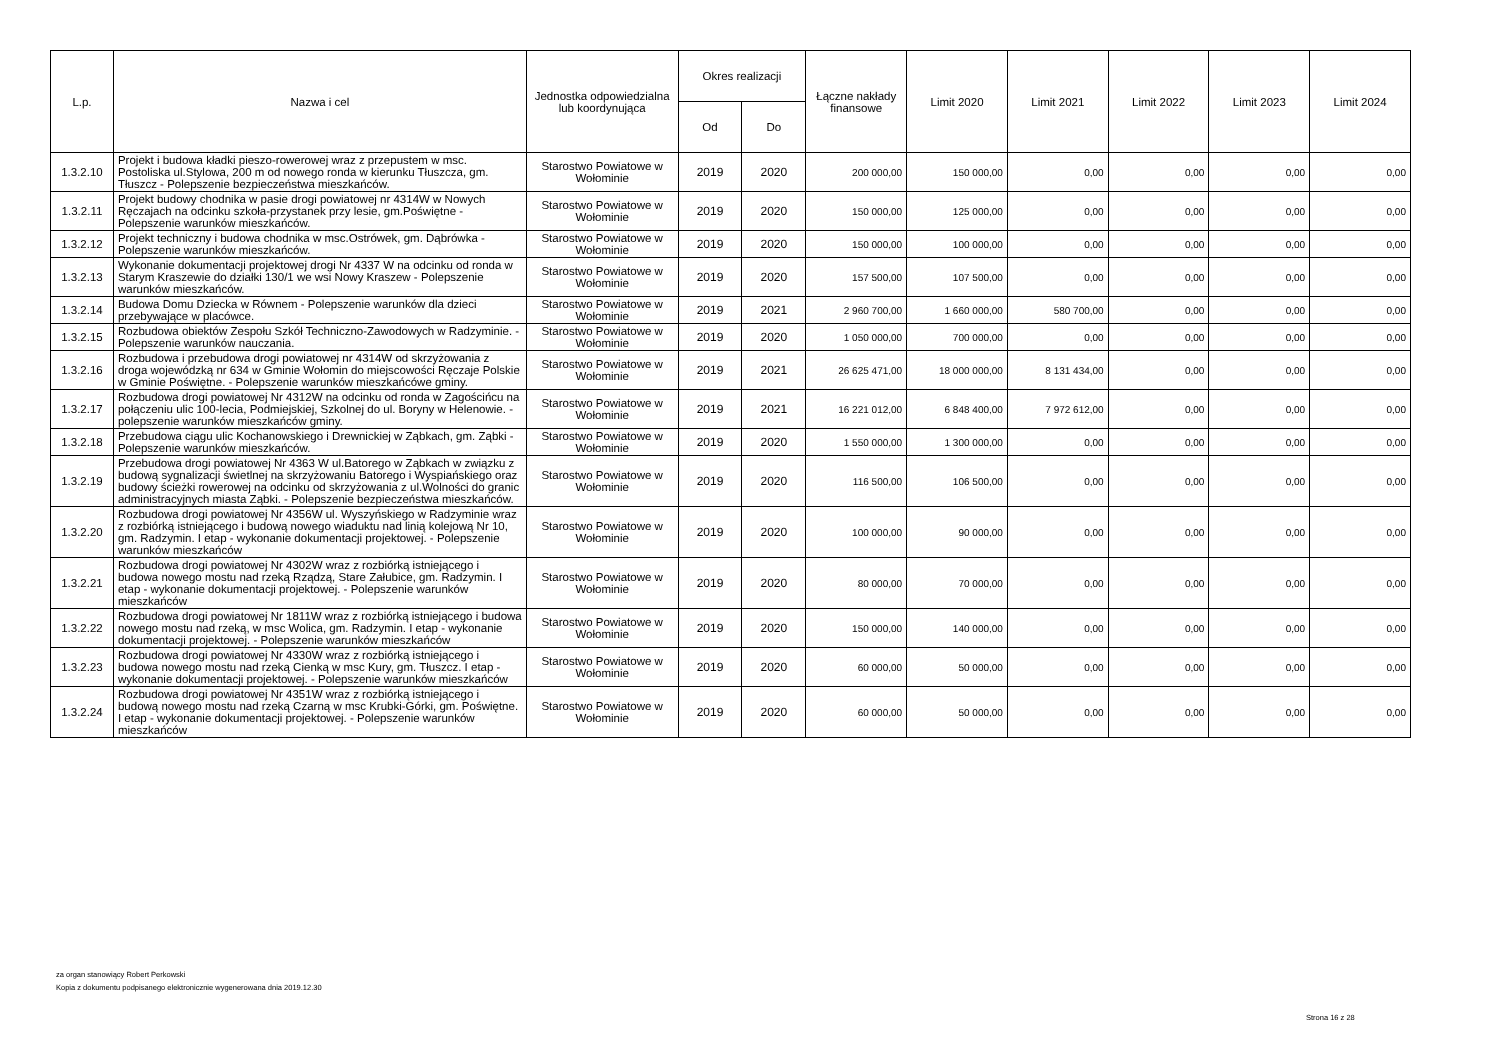| L.p. | Nazwa i cel | Jednostka odpowiedzialna lub koordynująca | Okres realizacji | | Łączne nakłady finansowe | Limit 2020 | Limit 2021 | Limit 2022 | Limit 2023 | Limit 2024 |
| --- | --- | --- | --- | --- | --- | --- | --- | --- | --- | --- |
| | | | Od | Do | | | | | | |
| 1.3.2.10 | Projekt i budowa kładki pieszo-rowerowej wraz z przepustem w msc. Postoliska ul.Stylowa, 200 m od nowego ronda w kierunku Tłuszcza, gm. Tłuszcz - Polepszenie bezpieczeństwa mieszkańców. | Starostwo Powiatowe w Wołominie | 2019 | 2020 | 200 000,00 | 150 000,00 | 0,00 | 0,00 | 0,00 | 0,00 |
| 1.3.2.11 | Projekt budowy chodnika w pasie drogi powiatowej nr 4314W w Nowych Ręczajach na odcinku szkoła-przystanek przy lesie, gm.Poświętne - Polepszenie warunków mieszkańców. | Starostwo Powiatowe w Wołominie | 2019 | 2020 | 150 000,00 | 125 000,00 | 0,00 | 0,00 | 0,00 | 0,00 |
| 1.3.2.12 | Projekt techniczny i budowa chodnika w msc.Ostrówek, gm. Dąbrówka - Polepszenie warunków mieszkańców. | Starostwo Powiatowe w Wołominie | 2019 | 2020 | 150 000,00 | 100 000,00 | 0,00 | 0,00 | 0,00 | 0,00 |
| 1.3.2.13 | Wykonanie dokumentacji projektowej drogi Nr 4337 W na odcinku od ronda w Starym Kraszewie do działki 130/1 we wsi Nowy Kraszew - Polepszenie warunków mieszkańców. | Starostwo Powiatowe w Wołominie | 2019 | 2020 | 157 500,00 | 107 500,00 | 0,00 | 0,00 | 0,00 | 0,00 |
| 1.3.2.14 | Budowa Domu Dziecka w Równem - Polepszenie warunków dla dzieci przebywające w placówce. | Starostwo Powiatowe w Wołominie | 2019 | 2021 | 2 960 700,00 | 1 660 000,00 | 580 700,00 | 0,00 | 0,00 | 0,00 |
| 1.3.2.15 | Rozbudowa obiektów Zespołu Szkół Techniczno-Zawodowych w Radzyminie. - Polepszenie warunków nauczania. | Starostwo Powiatowe w Wołominie | 2019 | 2020 | 1 050 000,00 | 700 000,00 | 0,00 | 0,00 | 0,00 | 0,00 |
| 1.3.2.16 | Rozbudowa i przebudowa drogi powiatowej nr 4314W od skrzyżowania z droga wojewódzką nr 634 w Gminie Wołomin do miejscowości Ręczaje Polskie w Gminie Poświętne. - Polepszenie warunków mieszkańcówe gminy. | Starostwo Powiatowe w Wołominie | 2019 | 2021 | 26 625 471,00 | 18 000 000,00 | 8 131 434,00 | 0,00 | 0,00 | 0,00 |
| 1.3.2.17 | Rozbudowa drogi powiatowej Nr 4312W na odcinku od ronda w Zagościńcu na połączeniu ulic 100-lecia, Podmiejskiej, Szkolnej do ul. Boryny w Helenowie. - polepszenie warunków mieszkańców gminy. | Starostwo Powiatowe w Wołominie | 2019 | 2021 | 16 221 012,00 | 6 848 400,00 | 7 972 612,00 | 0,00 | 0,00 | 0,00 |
| 1.3.2.18 | Przebudowa ciągu ulic Kochanowskiego i Drewnickiej w Ząbkach, gm. Ząbki - Polepszenie warunków mieszkańców. | Starostwo Powiatowe w Wołominie | 2019 | 2020 | 1 550 000,00 | 1 300 000,00 | 0,00 | 0,00 | 0,00 | 0,00 |
| 1.3.2.19 | Przebudowa drogi powiatowej Nr 4363 W ul.Batorego w Ząbkach w związku z budową sygnalizacji świetlnej na skrzyżowaniu Batorego i Wyspiańskiego oraz budowy ścieżki rowerowej na odcinku od skrzyżowania z ul.Wolności do granic administracyjnych miasta Ząbki. - Polepszenie bezpieczeństwa mieszkańców. | Starostwo Powiatowe w Wołominie | 2019 | 2020 | 116 500,00 | 106 500,00 | 0,00 | 0,00 | 0,00 | 0,00 |
| 1.3.2.20 | Rozbudowa drogi powiatowej Nr 4356W ul. Wyszyńskiego w Radzyminie wraz z rozbiórką istniejącego i budową nowego wiaduktu nad linią kolejową Nr 10, gm. Radzymin. I etap - wykonanie dokumentacji projektowej. - Polepszenie warunków mieszkańców | Starostwo Powiatowe w Wołominie | 2019 | 2020 | 100 000,00 | 90 000,00 | 0,00 | 0,00 | 0,00 | 0,00 |
| 1.3.2.21 | Rozbudowa drogi powiatowej Nr 4302W wraz z rozbiórką istniejącego i budowa nowego mostu nad rzeką Rządzą, Stare Załubice, gm. Radzymin. I etap - wykonanie dokumentacji projektowej. - Polepszenie warunków mieszkańców | Starostwo Powiatowe w Wołominie | 2019 | 2020 | 80 000,00 | 70 000,00 | 0,00 | 0,00 | 0,00 | 0,00 |
| 1.3.2.22 | Rozbudowa drogi powiatowej Nr 1811W wraz z rozbiórką istniejącego i budowa nowego mostu nad rzeką, w msc Wolica, gm. Radzymin. I etap - wykonanie dokumentacji projektowej. - Polepszenie warunków mieszkańców | Starostwo Powiatowe w Wołominie | 2019 | 2020 | 150 000,00 | 140 000,00 | 0,00 | 0,00 | 0,00 | 0,00 |
| 1.3.2.23 | Rozbudowa drogi powiatowej Nr 4330W wraz z rozbiórką istniejącego i budowa nowego mostu nad rzeką Cienką w msc Kury, gm. Tłuszcz. I etap - wykonanie dokumentacji projektowej. - Polepszenie warunków mieszkańców | Starostwo Powiatowe w Wołominie | 2019 | 2020 | 60 000,00 | 50 000,00 | 0,00 | 0,00 | 0,00 | 0,00 |
| 1.3.2.24 | Rozbudowa drogi powiatowej Nr 4351W wraz z rozbiórką istniejącego i budową nowego mostu nad rzeką Czarną w msc Krubki-Górki, gm. Poświętne. I etap - wykonanie dokumentacji projektowej. - Polepszenie warunków mieszkańców | Starostwo Powiatowe w Wołominie | 2019 | 2020 | 60 000,00 | 50 000,00 | 0,00 | 0,00 | 0,00 | 0,00 |
za organ stanowiący Robert Perkowski
Kopia z dokumentu podpisanego elektronicznie wygenerowana dnia 2019.12.30
Strona 16 z 28